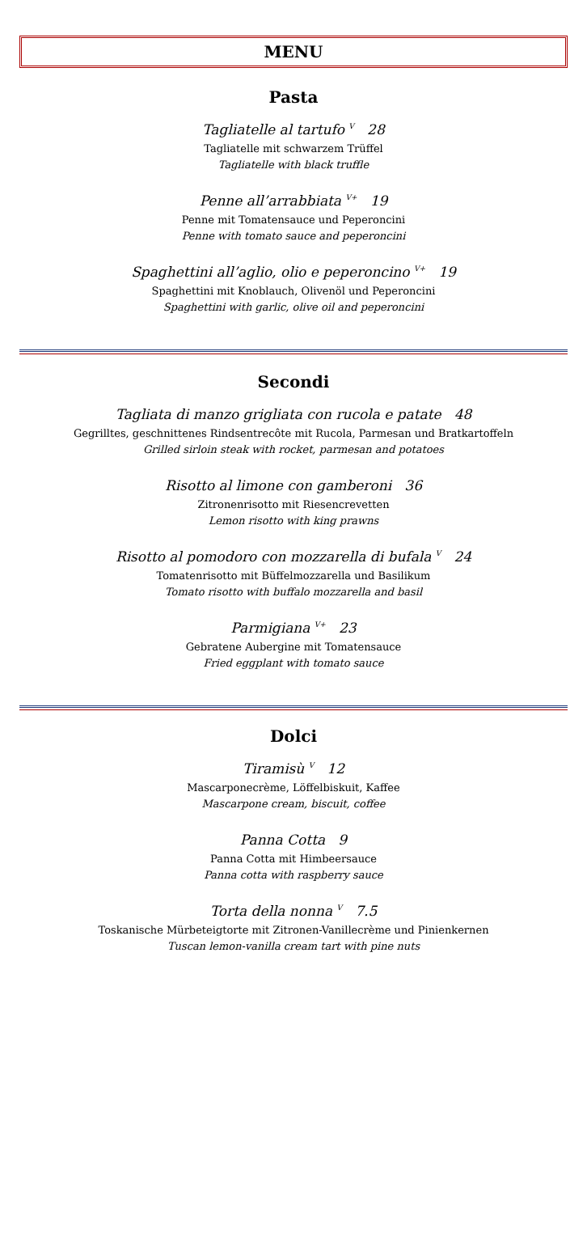MENU
Pasta
Tagliatelle al tartufo <sup>V</sup> 28
Tagliatelle mit schwarzem Trüffel
Tagliatelle with black truffle
Penne all’arrabbiata <sup>V+</sup> 19
Penne mit Tomatensauce und Peperoncini
Penne with tomato sauce and peperoncini
Spaghettini all’aglio, olio e peperoncino <sup>V+</sup> 19
Spaghettini mit Knoblauch, Olivenöl und Peperoncini
Spaghettini with garlic, olive oil and peperoncini
Secondi
Tagliata di manzo grigliata con rucola e patate 48
Gegrilltes, geschnittenes Rindsentrecôte mit Rucola, Parmesan und Bratkartoffeln
Grilled sirloin steak with rocket, parmesan and potatoes
Risotto al limone con gamberoni 36
Zitronenrisotto mit Riesencrevetten
Lemon risotto with king prawns
Risotto al pomodoro con mozzarella di bufala <sup>V</sup> 24
Tomatenrisotto mit Büffelmozzarella und Basilikum
Tomato risotto with buffalo mozzarella and basil
Parmigiana <sup>V+</sup> 23
Gebratene Aubergine mit Tomatensauce
Fried eggplant with tomato sauce
Dolci
Tiramisù <sup>V</sup> 12
Mascarponecrème, Löffelbiskuit, Kaffee
Mascarpone cream, biscuit, coffee
Panna Cotta 9
Panna Cotta mit Himbeersauce
Panna cotta with raspberry sauce
Torta della nonna <sup>V</sup> 7.5
Toskanische Mürbeteigtorte mit Zitronen-Vanillecrème und Pinienkernen
Tuscan lemon-vanilla cream tart with pine nuts